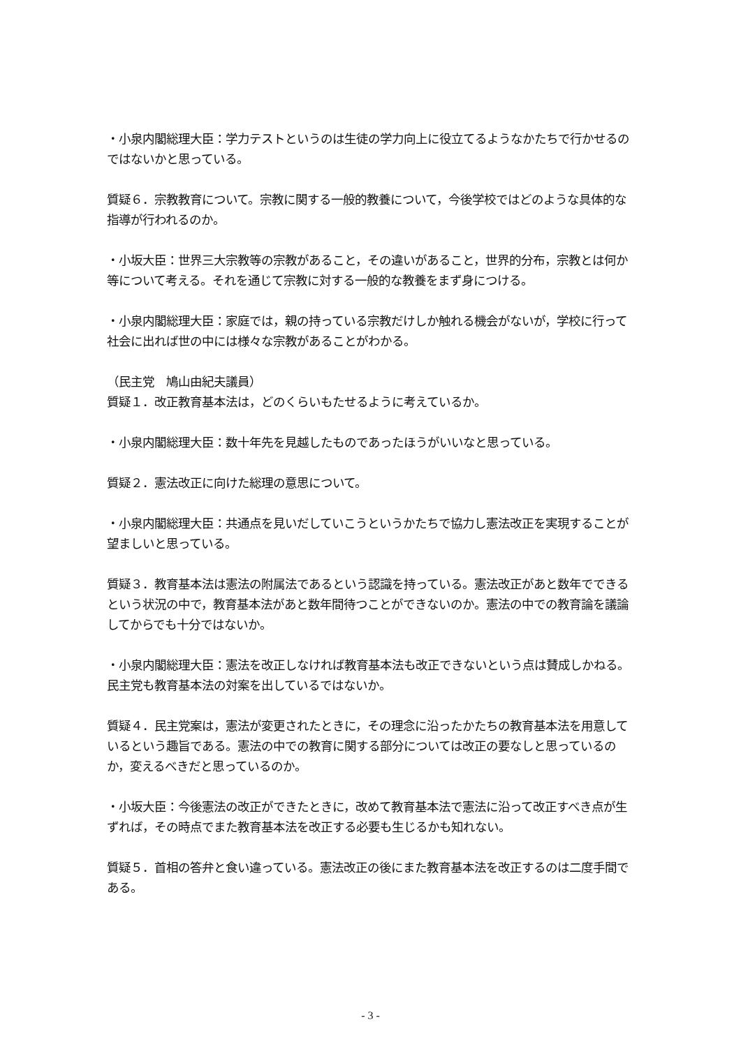・小泉内閣総理大臣：学力テストというのは生徒の学力向上に役立てるようなかたちで行かせるのではないかと思っている。
質疑６．宗教教育について。宗教に関する一般的教養について，今後学校ではどのような具体的な指導が行われるのか。
・小坂大臣：世界三大宗教等の宗教があること，その違いがあること，世界的分布，宗教とは何か等について考える。それを通じて宗教に対する一般的な教養をまず身につける。
・小泉内閣総理大臣：家庭では，親の持っている宗教だけしか触れる機会がないが，学校に行って社会に出れば世の中には様々な宗教があることがわかる。
（民主党　鳩山由紀夫議員）
質疑１．改正教育基本法は，どのくらいもたせるように考えているか。
・小泉内閣総理大臣：数十年先を見越したものであったほうがいいなと思っている。
質疑２．憲法改正に向けた総理の意思について。
・小泉内閣総理大臣：共通点を見いだしていこうというかたちで協力し憲法改正を実現することが望ましいと思っている。
質疑３．教育基本法は憲法の附属法であるという認識を持っている。憲法改正があと数年でできるという状況の中で，教育基本法があと数年間待つことができないのか。憲法の中での教育論を議論してからでも十分ではないか。
・小泉内閣総理大臣：憲法を改正しなければ教育基本法も改正できないという点は賛成しかねる。民主党も教育基本法の対案を出しているではないか。
質疑４．民主党案は，憲法が変更されたときに，その理念に沿ったかたちの教育基本法を用意しているという趣旨である。憲法の中での教育に関する部分については改正の要なしと思っているのか，変えるべきだと思っているのか。
・小坂大臣：今後憲法の改正ができたときに，改めて教育基本法で憲法に沿って改正すべき点が生ずれば，その時点でまた教育基本法を改正する必要も生じるかも知れない。
質疑５．首相の答弁と食い違っている。憲法改正の後にまた教育基本法を改正するのは二度手間である。
- 3 -